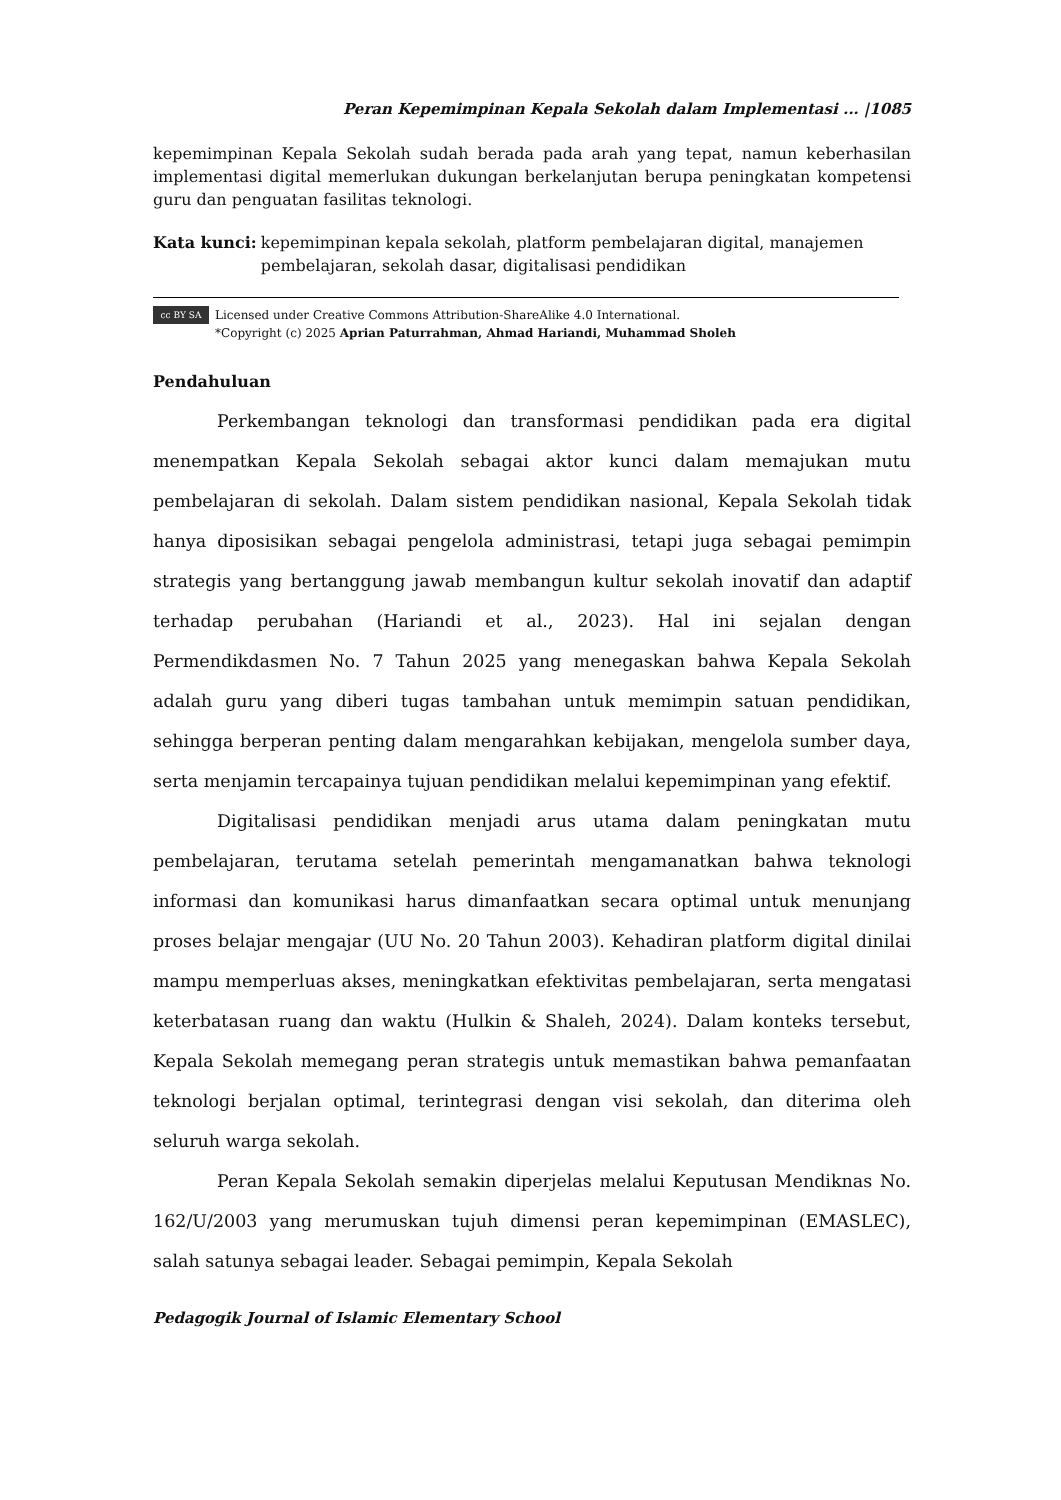Peran Kepemimpinan Kepala Sekolah dalam Implementasi ... |1085
kepemimpinan Kepala Sekolah sudah berada pada arah yang tepat, namun keberhasilan implementasi digital memerlukan dukungan berkelanjutan berupa peningkatan kompetensi guru dan penguatan fasilitas teknologi.
Kata kunci: kepemimpinan kepala sekolah, platform pembelajaran digital, manajemen pembelajaran, sekolah dasar, digitalisasi pendidikan
cc BY SA
Licensed under Creative Commons Attribution-ShareAlike 4.0 International.
*Copyright (c) 2025 Aprian Paturrahman, Ahmad Hariandi, Muhammad Sholeh
Pendahuluan
Perkembangan teknologi dan transformasi pendidikan pada era digital menempatkan Kepala Sekolah sebagai aktor kunci dalam memajukan mutu pembelajaran di sekolah. Dalam sistem pendidikan nasional, Kepala Sekolah tidak hanya diposisikan sebagai pengelola administrasi, tetapi juga sebagai pemimpin strategis yang bertanggung jawab membangun kultur sekolah inovatif dan adaptif terhadap perubahan (Hariandi et al., 2023). Hal ini sejalan dengan Permendikdasmen No. 7 Tahun 2025 yang menegaskan bahwa Kepala Sekolah adalah guru yang diberi tugas tambahan untuk memimpin satuan pendidikan, sehingga berperan penting dalam mengarahkan kebijakan, mengelola sumber daya, serta menjamin tercapainya tujuan pendidikan melalui kepemimpinan yang efektif.
Digitalisasi pendidikan menjadi arus utama dalam peningkatan mutu pembelajaran, terutama setelah pemerintah mengamanatkan bahwa teknologi informasi dan komunikasi harus dimanfaatkan secara optimal untuk menunjang proses belajar mengajar (UU No. 20 Tahun 2003). Kehadiran platform digital dinilai mampu memperluas akses, meningkatkan efektivitas pembelajaran, serta mengatasi keterbatasan ruang dan waktu (Hulkin & Shaleh, 2024). Dalam konteks tersebut, Kepala Sekolah memegang peran strategis untuk memastikan bahwa pemanfaatan teknologi berjalan optimal, terintegrasi dengan visi sekolah, dan diterima oleh seluruh warga sekolah.
Peran Kepala Sekolah semakin diperjelas melalui Keputusan Mendiknas No. 162/U/2003 yang merumuskan tujuh dimensi peran kepemimpinan (EMASLEC), salah satunya sebagai leader. Sebagai pemimpin, Kepala Sekolah
Pedagogik Journal of Islamic Elementary School